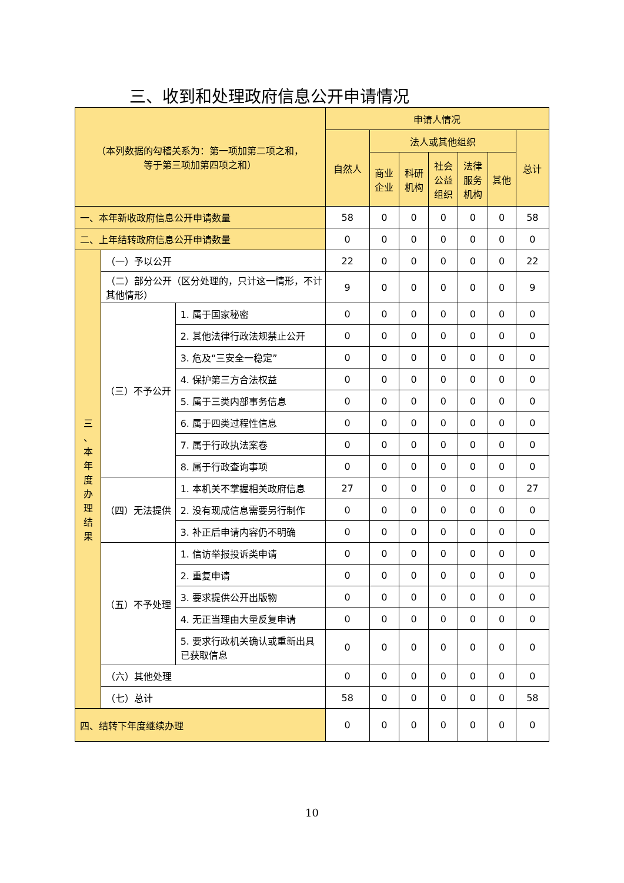三、收到和处理政府信息公开申请情况
| （本列数据的勾稽关系为：第一项加第二项之和， 等于第三项加第四项之和） | | | 申请人情况 | | | | | | |
| --- | --- | --- | --- | --- | --- | --- | --- | --- | --- |
| | | | 自然人 | 法人或其他组织 | | | | | 总计 |
| | | | | 商业 企业 | 科研 机构 | 社会 公益 组织 | 法律 服务 机构 | 其他 | |
| 一、本年新收政府信息公开申请数量 | | | 58 | 0 | 0 | 0 | 0 | 0 | 58 |
| 二、上年结转政府信息公开申请数量 | | | 0 | 0 | 0 | 0 | 0 | 0 | 0 |
| 三 、 本 年 度 办 理 结 果 | （一）予以公开 | | 22 | 0 | 0 | 0 | 0 | 0 | 22 |
| | （二）部分公开（区分处理的，只计这一情形，不计其他情形） | | 9 | 0 | 0 | 0 | 0 | 0 | 9 |
| | （三）不予公开 | 1. 属于国家秘密 | 0 | 0 | 0 | 0 | 0 | 0 | 0 |
| | | 2. 其他法律行政法规禁止公开 | 0 | 0 | 0 | 0 | 0 | 0 | 0 |
| | | 3. 危及“三安全一稳定” | 0 | 0 | 0 | 0 | 0 | 0 | 0 |
| | | 4. 保护第三方合法权益 | 0 | 0 | 0 | 0 | 0 | 0 | 0 |
| | | 5. 属于三类内部事务信息 | 0 | 0 | 0 | 0 | 0 | 0 | 0 |
| | | 6. 属于四类过程性信息 | 0 | 0 | 0 | 0 | 0 | 0 | 0 |
| | | 7. 属于行政执法案卷 | 0 | 0 | 0 | 0 | 0 | 0 | 0 |
| | | 8. 属于行政查询事项 | 0 | 0 | 0 | 0 | 0 | 0 | 0 |
| | （四）无法提供 | 1. 本机关不掌握相关政府信息 | 27 | 0 | 0 | 0 | 0 | 0 | 27 |
| | | 2. 没有现成信息需要另行制作 | 0 | 0 | 0 | 0 | 0 | 0 | 0 |
| | | 3. 补正后申请内容仍不明确 | 0 | 0 | 0 | 0 | 0 | 0 | 0 |
| | （五）不予处理 | 1. 信访举报投诉类申请 | 0 | 0 | 0 | 0 | 0 | 0 | 0 |
| | | 2. 重复申请 | 0 | 0 | 0 | 0 | 0 | 0 | 0 |
| | | 3. 要求提供公开出版物 | 0 | 0 | 0 | 0 | 0 | 0 | 0 |
| | | 4. 无正当理由大量反复申请 | 0 | 0 | 0 | 0 | 0 | 0 | 0 |
| | | 5. 要求行政机关确认或重新出具已获取信息 | 0 | 0 | 0 | 0 | 0 | 0 | 0 |
| | （六）其他处理 | | 0 | 0 | 0 | 0 | 0 | 0 | 0 |
| | （七）总计 | | 58 | 0 | 0 | 0 | 0 | 0 | 58 |
| 四、结转下年度继续办理 | | | 0 | 0 | 0 | 0 | 0 | 0 | 0 |
10